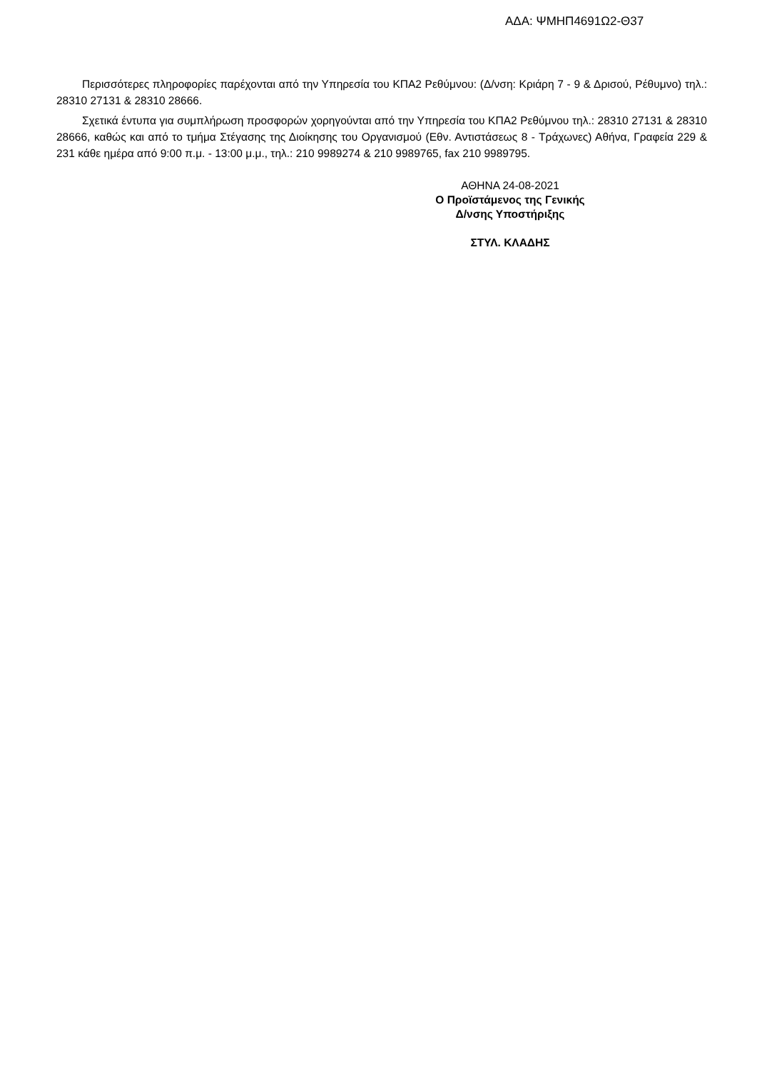ΑΔΑ: ΨΜΗΠ4691Ω2-Θ37
Περισσότερες πληροφορίες παρέχονται από την Υπηρεσία του ΚΠΑ2 Ρεθύμνου: (Δ/νση: Κριάρη 7 - 9 & Δρισού, Ρέθυμνο) τηλ.: 28310 27131 & 28310 28666.
Σχετικά έντυπα για συμπλήρωση προσφορών χορηγούνται από την Υπηρεσία του ΚΠΑ2 Ρεθύμνου τηλ.: 28310 27131 & 28310 28666, καθώς και από το τμήμα Στέγασης της Διοίκησης του Οργανισμού (Εθν. Αντιστάσεως 8 - Τράχωνες) Αθήνα, Γραφεία 229 & 231 κάθε ημέρα από 9:00 π.μ. - 13:00 μ.μ., τηλ.: 210 9989274 & 210 9989765, fax 210 9989795.
ΑΘΗΝΑ 24-08-2021
Ο Προϊστάμενος της Γενικής
Δ/νσης Υποστήριξης
ΣΤΥΛ. ΚΛΑΔΗΣ